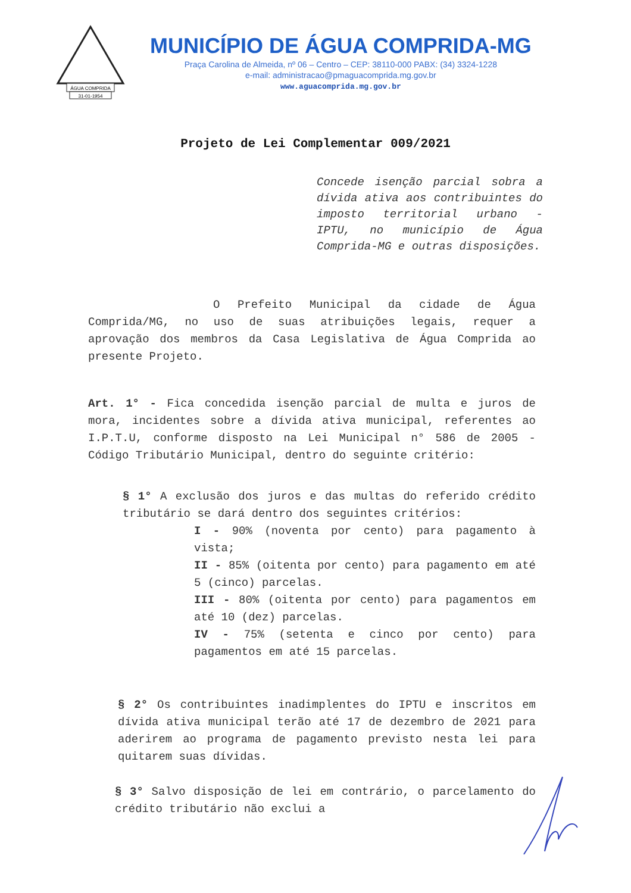ÁGUA COMPRIDA
31-01-1954
MUNICÍPIO DE ÁGUA COMPRIDA-MG
Praça Carolina de Almeida, nº 06 – Centro – CEP: 38110-000 PABX: (34) 3324-1228
e-mail: administracao@pmaguacomprida.mg.gov.br
www.aguacomprida.mg.gov.br
Projeto de Lei Complementar 009/2021
Concede isenção parcial sobra a dívida ativa aos contribuintes do imposto territorial urbano - IPTU, no município de Água Comprida-MG e outras disposições.
O Prefeito Municipal da cidade de Água Comprida/MG, no uso de suas atribuições legais, requer a aprovação dos membros da Casa Legislativa de Água Comprida ao presente Projeto.
Art. 1° - Fica concedida isenção parcial de multa e juros de mora, incidentes sobre a dívida ativa municipal, referentes ao I.P.T.U, conforme disposto na Lei Municipal n° 586 de 2005 - Código Tributário Municipal, dentro do seguinte critério:
§ 1° A exclusão dos juros e das multas do referido crédito tributário se dará dentro dos seguintes critérios:
I - 90% (noventa por cento) para pagamento à vista;
II - 85% (oitenta por cento) para pagamento em até 5 (cinco) parcelas.
III - 80% (oitenta por cento) para pagamentos em até 10 (dez) parcelas.
IV - 75% (setenta e cinco por cento) para pagamentos em até 15 parcelas.
§ 2° Os contribuintes inadimplentes do IPTU e inscritos em dívida ativa municipal terão até 17 de dezembro de 2021 para aderirem ao programa de pagamento previsto nesta lei para quitarem suas dívidas.
§ 3° Salvo disposição de lei em contrário, o parcelamento do crédito tributário não exclui a